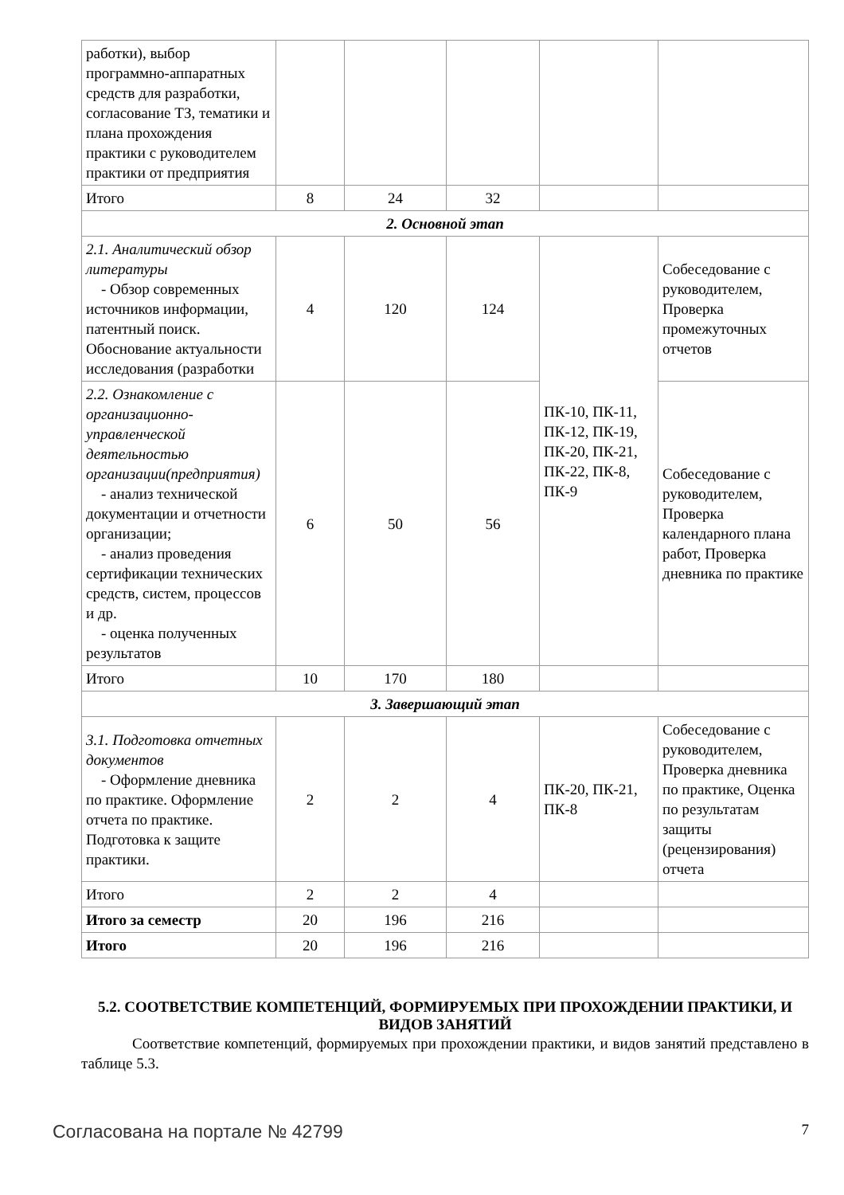| работки), выбор программно-аппаратных средств для разработки, согласование ТЗ, тематики и плана прохождения практики с руководителем практики от предприятия | | | | | |
| Итого | 8 | 24 | 32 | | |
| 2. Основной этап | | | | | |
| 2.1. Аналитический обзор литературы - Обзор современных источников информации, патентный поиск. Обоснование актуальности исследования (разработки | 4 | 120 | 124 | ПК-10, ПК-11, ПК-12, ПК-19, ПК-20, ПК-21, ПК-22, ПК-8, ПК-9 | Собеседование с руководителем, Проверка промежуточных отчетов |
| 2.2. Ознакомление с организационно-управленческой деятельностью организации(предприятия) - анализ технической документации и отчетности организации; - анализ проведения сертификации технических средств, систем, процессов и др. - оценка полученных результатов | 6 | 50 | 56 | | Собеседование с руководителем, Проверка календарного плана работ, Проверка дневника по практике |
| Итого | 10 | 170 | 180 | | |
| 3. Завершающий этап | | | | | |
| 3.1. Подготовка отчетных документов - Оформление дневника по практике. Оформление отчета по практике. Подготовка к защите практики. | 2 | 2 | 4 | ПК-20, ПК-21, ПК-8 | Собеседование с руководителем, Проверка дневника по практике, Оценка по результатам защиты (рецензирования) отчета |
| Итого | 2 | 2 | 4 | | |
| Итого за семестр | 20 | 196 | 216 | | |
| Итого | 20 | 196 | 216 | | |
5.2. СООТВЕТСТВИЕ КОМПЕТЕНЦИЙ, ФОРМИРУЕМЫХ ПРИ ПРОХОЖДЕНИИ ПРАКТИКИ, И ВИДОВ ЗАНЯТИЙ
Соответствие компетенций, формируемых при прохождении практики, и видов занятий представлено в таблице 5.3.
Согласована на портале № 42799 7